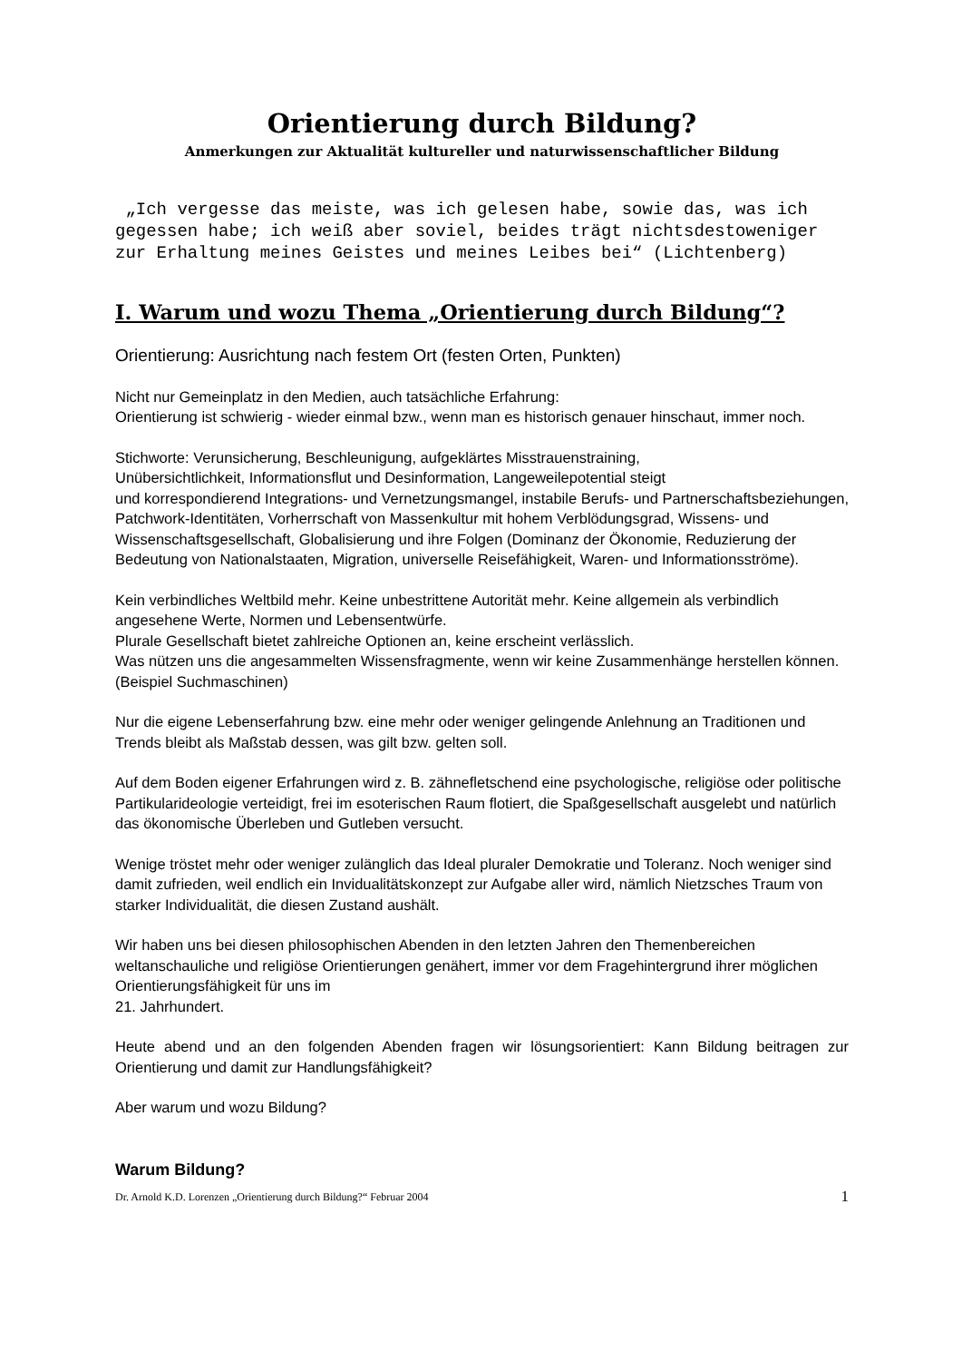Orientierung durch Bildung?
Anmerkungen zur Aktualität kultureller und naturwissenschaftlicher Bildung
„Ich vergesse das meiste, was ich gelesen habe, sowie das, was ich gegessen habe; ich weiß aber soviel, beides trägt nichtsdestoweniger zur Erhaltung meines Geistes und meines Leibes bei“ (Lichtenberg)
I. Warum und wozu Thema „Orientierung durch Bildung“?
Orientierung: Ausrichtung nach festem Ort (festen Orten, Punkten)
Nicht nur Gemeinplatz in den Medien, auch tatsächliche Erfahrung:
Orientierung ist schwierig - wieder einmal bzw., wenn man es historisch genauer hinschaut, immer noch.
Stichworte: Verunsicherung, Beschleunigung, aufgeklärtes Misstrauenstraining,
Unübersichtlichkeit, Informationsflut und Desinformation, Langeweilepotential steigt
und korrespondierend Integrations- und Vernetzungsmangel, instabile Berufs- und Partnerschaftsbeziehungen, Patchwork-Identitäten, Vorherrschaft von Massenkultur mit hohem Verblödungsgrad, Wissens- und Wissenschaftsgesellschaft, Globalisierung und ihre Folgen (Dominanz der Ökonomie, Reduzierung der Bedeutung von Nationalstaaten, Migration, universelle Reisefähigkeit, Waren- und Informationsströme).
Kein verbindliches Weltbild mehr. Keine unbestrittene Autorität mehr. Keine allgemein als verbindlich angesehene Werte, Normen und Lebensentwürfe.
Plurale Gesellschaft bietet zahlreiche Optionen an, keine erscheint verlässlich.
Was nützen uns die angesammelten Wissensfragmente, wenn wir keine Zusammenhänge herstellen können. (Beispiel Suchmaschinen)
Nur die eigene Lebenserfahrung bzw. eine mehr oder weniger gelingende Anlehnung an Traditionen und Trends bleibt als Maßstab dessen, was gilt bzw. gelten soll.
Auf dem Boden eigener Erfahrungen wird z. B. zähnefletschend eine psychologische, religiöse oder politische Partikularideologie verteidigt, frei im esoterischen Raum flotiert, die Spaßgesellschaft ausgelebt und natürlich das ökonomische Überleben und Gutleben versucht.
Wenige tröstet mehr oder weniger zulänglich das Ideal pluraler Demokratie und Toleranz. Noch weniger sind damit zufrieden, weil endlich ein Invidualitätskonzept zur Aufgabe aller wird, nämlich Nietzsches Traum von starker Individualität, die diesen Zustand aushält.
Wir haben uns bei diesen philosophischen Abenden in den letzten Jahren den Themenbereichen weltanschauliche und religiöse Orientierungen genähert, immer vor dem Fragehintergrund ihrer möglichen Orientierungsfähigkeit für uns im
21. Jahrhundert.
Heute abend und an den folgenden Abenden fragen wir lösungsorientiert: Kann Bildung beitragen zur Orientierung und damit zur Handlungsfähigkeit?
Aber warum und wozu Bildung?
Warum Bildung?
Dr. Arnold K.D. Lorenzen „Orientierung durch Bildung?“ Februar 2004 1